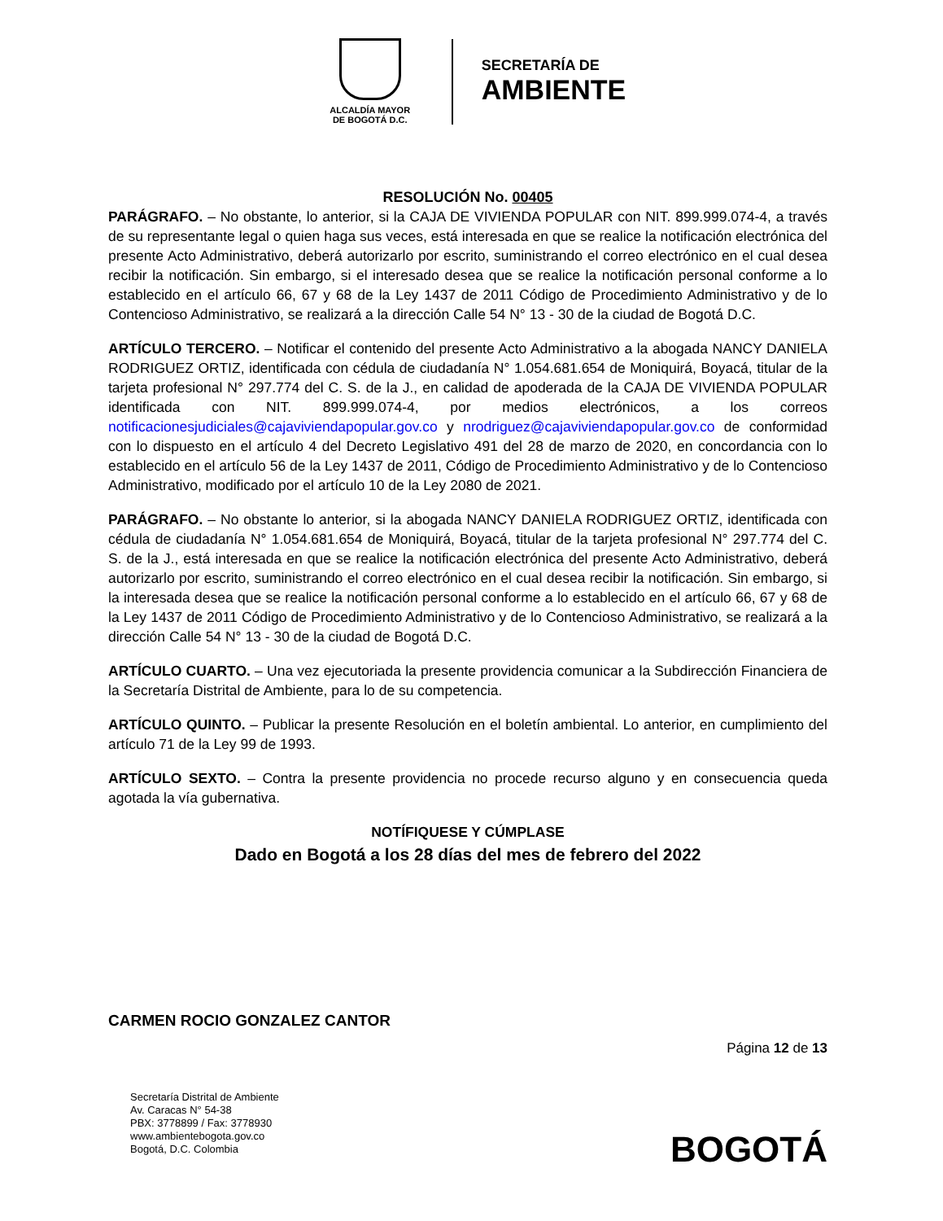ALCALDÍA MAYOR
DE BOGOTÁ D.C.
SECRETARÍA DE
AMBIENTE
RESOLUCIÓN No. 00405
PARÁGRAFO. – No obstante, lo anterior, si la CAJA DE VIVIENDA POPULAR con NIT. 899.999.074-4, a través de su representante legal o quien haga sus veces, está interesada en que se realice la notificación electrónica del presente Acto Administrativo, deberá autorizarlo por escrito, suministrando el correo electrónico en el cual desea recibir la notificación. Sin embargo, si el interesado desea que se realice la notificación personal conforme a lo establecido en el artículo 66, 67 y 68 de la Ley 1437 de 2011 Código de Procedimiento Administrativo y de lo Contencioso Administrativo, se realizará a la dirección Calle 54 N° 13 - 30 de la ciudad de Bogotá D.C.
ARTÍCULO TERCERO. – Notificar el contenido del presente Acto Administrativo a la abogada NANCY DANIELA RODRIGUEZ ORTIZ, identificada con cédula de ciudadanía N° 1.054.681.654 de Moniquirá, Boyacá, titular de la tarjeta profesional N° 297.774 del C. S. de la J., en calidad de apoderada de la CAJA DE VIVIENDA POPULAR identificada con NIT. 899.999.074-4, por medios electrónicos, a los correos notificacionesjudiciales@cajaviviendapopular.gov.co y nrodriguez@cajaviviendapopular.gov.co de conformidad con lo dispuesto en el artículo 4 del Decreto Legislativo 491 del 28 de marzo de 2020, en concordancia con lo establecido en el artículo 56 de la Ley 1437 de 2011, Código de Procedimiento Administrativo y de lo Contencioso Administrativo, modificado por el artículo 10 de la Ley 2080 de 2021.
PARÁGRAFO. – No obstante lo anterior, si la abogada NANCY DANIELA RODRIGUEZ ORTIZ, identificada con cédula de ciudadanía N° 1.054.681.654 de Moniquirá, Boyacá, titular de la tarjeta profesional N° 297.774 del C. S. de la J., está interesada en que se realice la notificación electrónica del presente Acto Administrativo, deberá autorizarlo por escrito, suministrando el correo electrónico en el cual desea recibir la notificación. Sin embargo, si la interesada desea que se realice la notificación personal conforme a lo establecido en el artículo 66, 67 y 68 de la Ley 1437 de 2011 Código de Procedimiento Administrativo y de lo Contencioso Administrativo, se realizará a la dirección Calle 54 N° 13 - 30 de la ciudad de Bogotá D.C.
ARTÍCULO CUARTO. – Una vez ejecutoriada la presente providencia comunicar a la Subdirección Financiera de la Secretaría Distrital de Ambiente, para lo de su competencia.
ARTÍCULO QUINTO. – Publicar la presente Resolución en el boletín ambiental. Lo anterior, en cumplimiento del artículo 71 de la Ley 99 de 1993.
ARTÍCULO SEXTO. – Contra la presente providencia no procede recurso alguno y en consecuencia queda agotada la vía gubernativa.
NOTÍFIQUESE Y CÚMPLASE
Dado en Bogotá a los 28 días del mes de febrero del 2022
CARMEN ROCIO GONZALEZ CANTOR
Página 12 de 13
Secretaría Distrital de Ambiente
Av. Caracas N° 54-38
PBX: 3778899 / Fax: 3778930
www.ambientebogota.gov.co
Bogotá, D.C. Colombia
BOGOTÁ